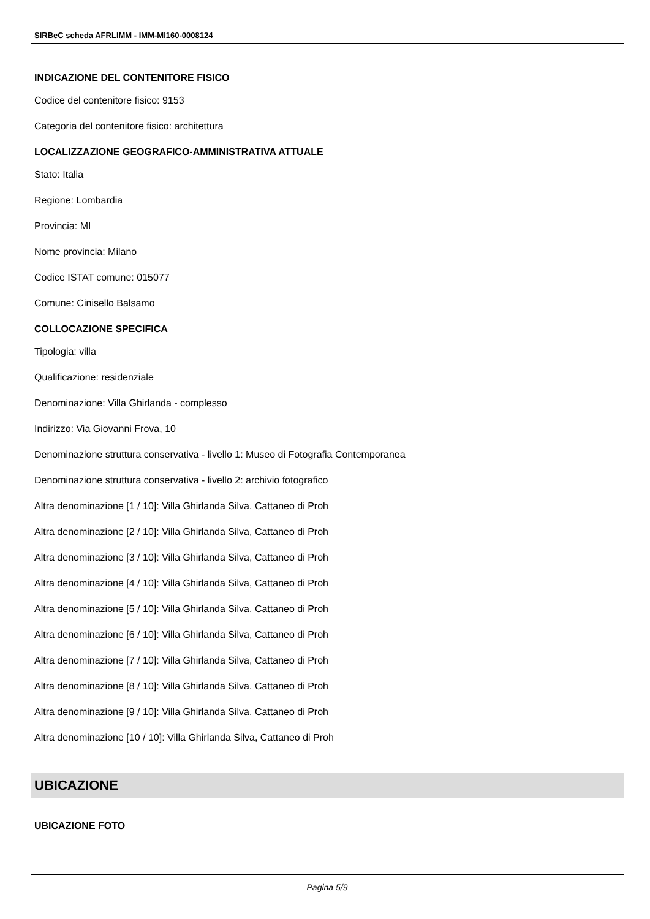SIRBeC scheda AFRLIMM - IMM-MI160-0008124
INDICAZIONE DEL CONTENITORE FISICO
Codice del contenitore fisico: 9153
Categoria del contenitore fisico: architettura
LOCALIZZAZIONE GEOGRAFICO-AMMINISTRATIVA ATTUALE
Stato: Italia
Regione: Lombardia
Provincia: MI
Nome provincia: Milano
Codice ISTAT comune: 015077
Comune: Cinisello Balsamo
COLLOCAZIONE SPECIFICA
Tipologia: villa
Qualificazione: residenziale
Denominazione: Villa Ghirlanda - complesso
Indirizzo: Via Giovanni Frova, 10
Denominazione struttura conservativa - livello 1: Museo di Fotografia Contemporanea
Denominazione struttura conservativa - livello 2: archivio fotografico
Altra denominazione [1 / 10]: Villa Ghirlanda Silva, Cattaneo di Proh
Altra denominazione [2 / 10]: Villa Ghirlanda Silva, Cattaneo di Proh
Altra denominazione [3 / 10]: Villa Ghirlanda Silva, Cattaneo di Proh
Altra denominazione [4 / 10]: Villa Ghirlanda Silva, Cattaneo di Proh
Altra denominazione [5 / 10]: Villa Ghirlanda Silva, Cattaneo di Proh
Altra denominazione [6 / 10]: Villa Ghirlanda Silva, Cattaneo di Proh
Altra denominazione [7 / 10]: Villa Ghirlanda Silva, Cattaneo di Proh
Altra denominazione [8 / 10]: Villa Ghirlanda Silva, Cattaneo di Proh
Altra denominazione [9 / 10]: Villa Ghirlanda Silva, Cattaneo di Proh
Altra denominazione [10 / 10]: Villa Ghirlanda Silva, Cattaneo di Proh
UBICAZIONE
UBICAZIONE FOTO
Pagina 5/9